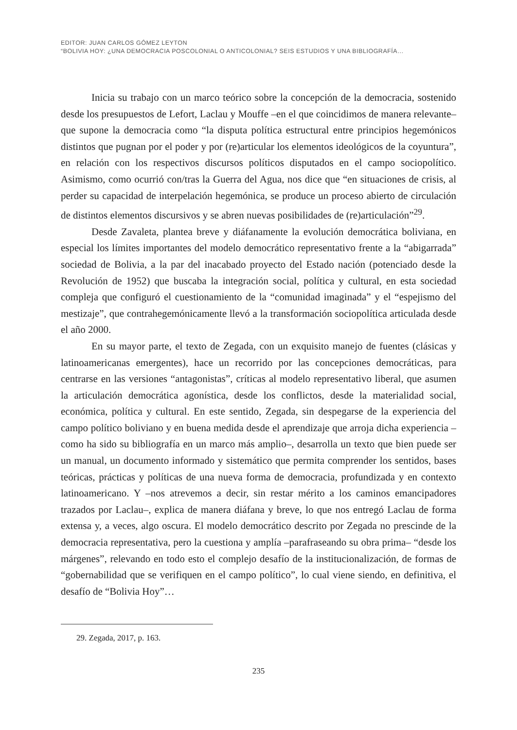EDITOR: JUAN CARLOS GÓMEZ LEYTON
“BOLIVIA HOY: ¿UNA DEMOCRACIA POSCOLONIAL O ANTICOLONIAL? SEIS ESTUDIOS Y UNA BIBLIOGRAFÍA…
Inicia su trabajo con un marco teórico sobre la concepción de la democracia, sostenido desde los presupuestos de Lefort, Laclau y Mouffe –en el que coincidimos de manera relevante– que supone la democracia como “la disputa política estructural entre principios hegemónicos distintos que pugnan por el poder y por (re)articular los elementos ideológicos de la coyuntura”, en relación con los respectivos discursos políticos disputados en el campo sociopolítico. Asimismo, como ocurrió con/tras la Guerra del Agua, nos dice que “en situaciones de crisis, al perder su capacidad de interpelación hegemónica, se produce un proceso abierto de circulación de distintos elementos discursivos y se abren nuevas posibilidades de (re)articulación”<sup>29</sup>.
Desde Zavaleta, plantea breve y diáfanamente la evolución democrática boliviana, en especial los límites importantes del modelo democrático representativo frente a la “abigarrada” sociedad de Bolivia, a la par del inacabado proyecto del Estado nación (potenciado desde la Revolución de 1952) que buscaba la integración social, política y cultural, en esta sociedad compleja que configuró el cuestionamiento de la “comunidad imaginada” y el “espejismo del mestizaje”, que contrahegemónicamente llevó a la transformación sociopolítica articulada desde el año 2000.
En su mayor parte, el texto de Zegada, con un exquisito manejo de fuentes (clásicas y latinoamericanas emergentes), hace un recorrido por las concepciones democráticas, para centrarse en las versiones “antagonistas”, críticas al modelo representativo liberal, que asumen la articulación democrática agonística, desde los conflictos, desde la materialidad social, económica, política y cultural. En este sentido, Zegada, sin despegarse de la experiencia del campo político boliviano y en buena medida desde el aprendizaje que arroja dicha experiencia –como ha sido su bibliografía en un marco más amplio–, desarrolla un texto que bien puede ser un manual, un documento informado y sistemático que permita comprender los sentidos, bases teóricas, prácticas y políticas de una nueva forma de democracia, profundizada y en contexto latinoamericano. Y –nos atrevemos a decir, sin restar mérito a los caminos emancipadores trazados por Laclau–, explica de manera diáfana y breve, lo que nos entregó Laclau de forma extensa y, a veces, algo oscura. El modelo democrático descrito por Zegada no prescinde de la democracia representativa, pero la cuestiona y amplía –parafraseando su obra prima– “desde los márgenes”, relevando en todo esto el complejo desafío de la institucionalización, de formas de “gobernabilidad que se verifiquen en el campo político”, lo cual viene siendo, en definitiva, el desafío de “Bolivia Hoy”…
29. Zegada, 2017, p. 163.
235